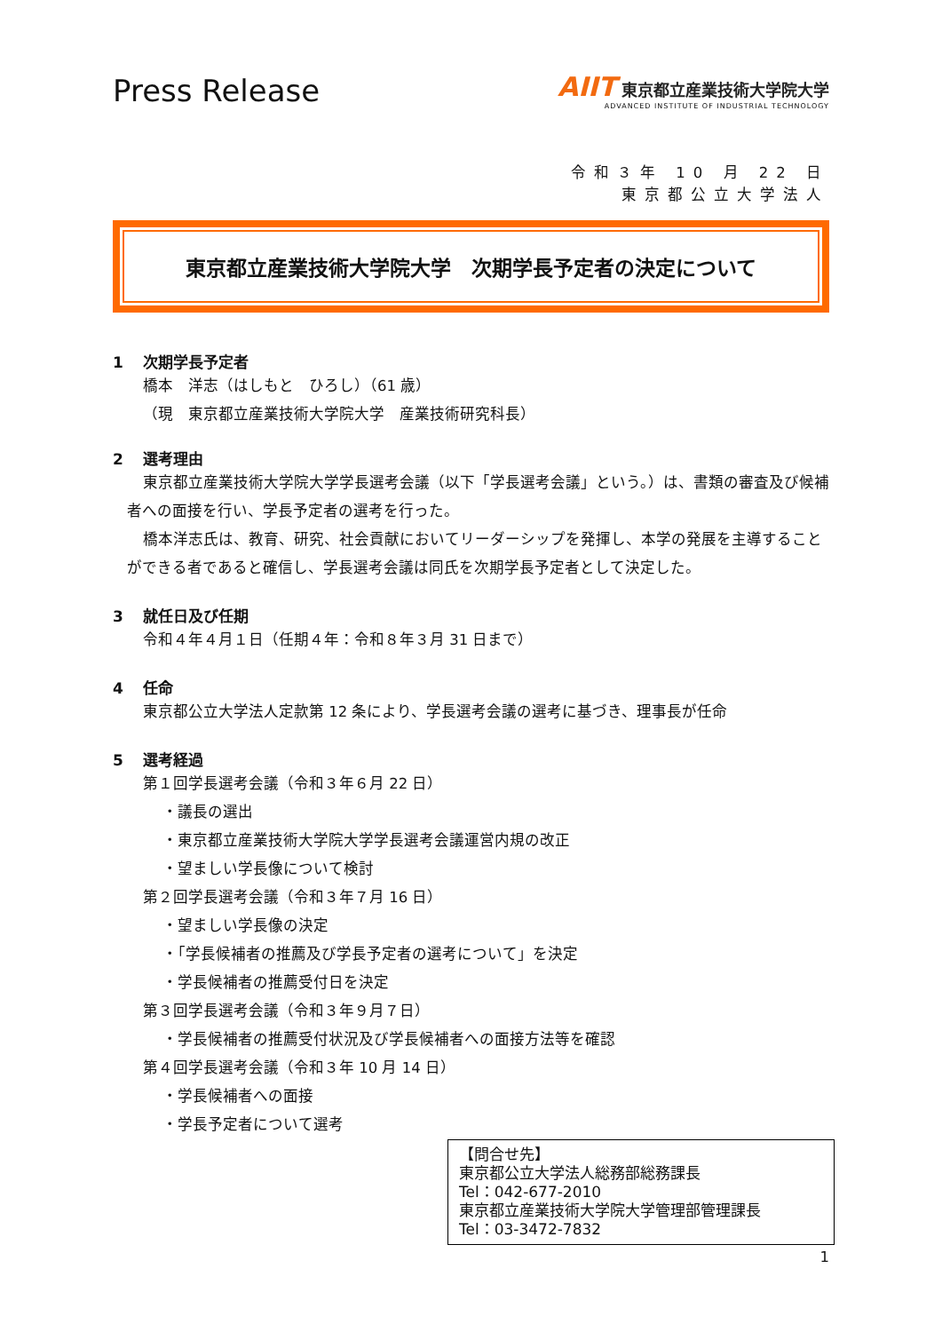Press Release
AIIT 東京都立産業技術大学院大学
ADVANCED INSTITUTE OF INDUSTRIAL TECHNOLOGY
令和３年 10 月 22 日
東京都公立大学法人
東京都立産業技術大学院大学　次期学長予定者の決定について
1 次期学長予定者
橋本　洋志（はしもと　ひろし）（61 歳）
（現　東京都立産業技術大学院大学　産業技術研究科長）
2 選考理由
東京都立産業技術大学院大学学長選考会議（以下「学長選考会議」という。）は、書類の審査及び候補者への面接を行い、学長予定者の選考を行った。
橋本洋志氏は、教育、研究、社会貢献においてリーダーシップを発揮し、本学の発展を主導することができる者であると確信し、学長選考会議は同氏を次期学長予定者として決定した。
3 就任日及び任期
令和４年４月１日（任期４年：令和８年３月 31 日まで）
4 任命
東京都公立大学法人定款第 12 条により、学長選考会議の選考に基づき、理事長が任命
5 選考経過
第１回学長選考会議（令和３年６月 22 日）
・議長の選出
・東京都立産業技術大学院大学学長選考会議運営内規の改正
・望ましい学長像について検討
第２回学長選考会議（令和３年７月 16 日）
・望ましい学長像の決定
・「学長候補者の推薦及び学長予定者の選考について」を決定
・学長候補者の推薦受付日を決定
第３回学長選考会議（令和３年９月７日）
・学長候補者の推薦受付状況及び学長候補者への面接方法等を確認
第４回学長選考会議（令和３年 10 月 14 日）
・学長候補者への面接
・学長予定者について選考
【問合せ先】
東京都公立大学法人総務部総務課長
Tel：042-677-2010
東京都立産業技術大学院大学管理部管理課長
Tel：03-3472-7832
1